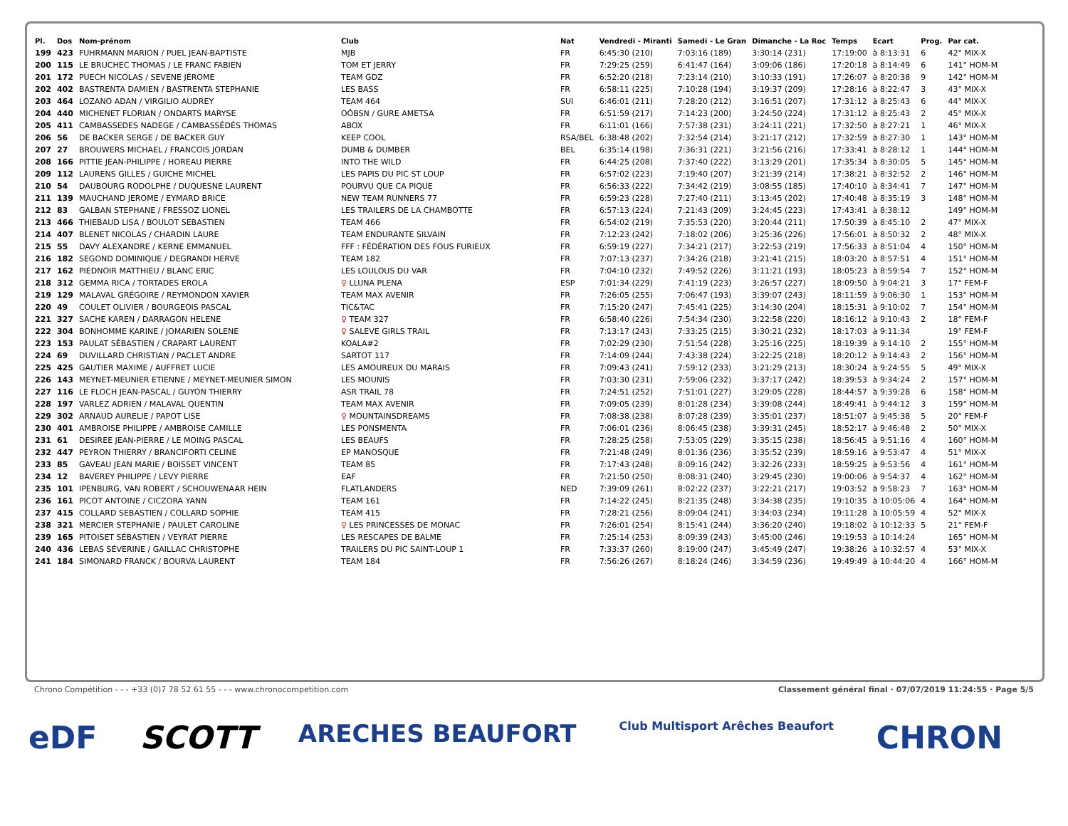| Pl. | Dos | Nom-prénom | Club | Nat | Vendredi - Miranti | Samedi - Le Gran | Dimanche - La Roc | Temps | Ecart | Prog. | Par cat. |
| --- | --- | --- | --- | --- | --- | --- | --- | --- | --- | --- | --- |
| 199 | 423 | FUHRMANN MARION / PUEL JEAN-BAPTISTE | MJB | FR | 6:45:30 (210) | 7:03:16 (189) | 3:30:14 (231) | 17:19:00 | à 8:13:31 | 6 | 42° MIX-X |
| 200 | 115 | LE BRUCHEC THOMAS / LE FRANC FABIEN | TOM ET JERRY | FR | 7:29:25 (259) | 6:41:47 (164) | 3:09:06 (186) | 17:20:18 | à 8:14:49 | 6 | 141° HOM-M |
| 201 | 172 | PUECH NICOLAS / SEVENE JÉROME | TEAM GDZ | FR | 6:52:20 (218) | 7:23:14 (210) | 3:10:33 (191) | 17:26:07 | à 8:20:38 | 9 | 142° HOM-M |
| 202 | 402 | BASTRENTA DAMIEN / BASTRENTA STEPHANIE | LES BASS | FR | 6:58:11 (225) | 7:10:28 (194) | 3:19:37 (209) | 17:28:16 | à 8:22:47 | 3 | 43° MIX-X |
| 203 | 464 | LOZANO ADAN / VIRGILIO AUDREY | TEAM 464 | SUI | 6:46:01 (211) | 7:28:20 (212) | 3:16:51 (207) | 17:31:12 | à 8:25:43 | 6 | 44° MIX-X |
| 204 | 440 | MICHENET FLORIAN / ONDARTS MARYSE | OÔBSN / GURE AMETSA | FR | 6:51:59 (217) | 7:14:23 (200) | 3:24:50 (224) | 17:31:12 | à 8:25:43 | 2 | 45° MIX-X |
| 205 | 411 | CAMBASSEDES NADEGE / CAMBASSÉDÉS THOMAS | ABOX | FR | 6:11:01 (166) | 7:57:38 (231) | 3:24:11 (221) | 17:32:50 | à 8:27:21 | 1 | 46° MIX-X |
| 206 | 56 | DE BACKER SERGE / DE BACKER GUY | KEEP COOL | RSA/BEL | 6:38:48 (202) | 7:32:54 (214) | 3:21:17 (212) | 17:32:59 | à 8:27:30 | 1 | 143° HOM-M |
| 207 | 27 | BROUWERS MICHAEL / FRANCOIS JORDAN | DUMB & DUMBER | BEL | 6:35:14 (198) | 7:36:31 (221) | 3:21:56 (216) | 17:33:41 | à 8:28:12 | 1 | 144° HOM-M |
| 208 | 166 | PITTIE JEAN-PHILIPPE / HOREAU PIERRE | INTO THE WILD | FR | 6:44:25 (208) | 7:37:40 (222) | 3:13:29 (201) | 17:35:34 | à 8:30:05 | 5 | 145° HOM-M |
| 209 | 112 | LAURENS GILLES / GUICHE MICHEL | LES PAPIS DU PIC ST LOUP | FR | 6:57:02 (223) | 7:19:40 (207) | 3:21:39 (214) | 17:38:21 | à 8:32:52 | 2 | 146° HOM-M |
| 210 | 54 | DAUBOURG RODOLPHE / DUQUESNE LAURENT | POURVU QUE CA PIQUE | FR | 6:56:33 (222) | 7:34:42 (219) | 3:08:55 (185) | 17:40:10 | à 8:34:41 | 7 | 147° HOM-M |
| 211 | 139 | MAUCHAND JEROME / EYMARD BRICE | NEW TEAM RUNNERS 77 | FR | 6:59:23 (228) | 7:27:40 (211) | 3:13:45 (202) | 17:40:48 | à 8:35:19 | 3 | 148° HOM-M |
| 212 | 83 | GALBAN STEPHANE / FRESSOZ LIONEL | LES TRAILERS DE LA CHAMBOTTE | FR | 6:57:13 (224) | 7:21:43 (209) | 3:24:45 (223) | 17:43:41 | à 8:38:12 | | 149° HOM-M |
| 213 | 466 | THIEBAUD LISA / BOULOT SEBASTIEN | TEAM 466 | FR | 6:54:02 (219) | 7:35:53 (220) | 3:20:44 (211) | 17:50:39 | à 8:45:10 | 2 | 47° MIX-X |
| 214 | 407 | BLENET NICOLAS / CHARDIN LAURE | TEAM ENDURANTE SILVAIN | FR | 7:12:23 (242) | 7:18:02 (206) | 3:25:36 (226) | 17:56:01 | à 8:50:32 | 2 | 48° MIX-X |
| 215 | 55 | DAVY ALEXANDRE / KERNE EMMANUEL | FFF : FÉDÉRATION DES FOUS FURIEUX | FR | 6:59:19 (227) | 7:34:21 (217) | 3:22:53 (219) | 17:56:33 | à 8:51:04 | 4 | 150° HOM-M |
| 216 | 182 | SEGOND DOMINIQUE / DEGRANDI HERVE | TEAM 182 | FR | 7:07:13 (237) | 7:34:26 (218) | 3:21:41 (215) | 18:03:20 | à 8:57:51 | 4 | 151° HOM-M |
| 217 | 162 | PIEDNOIR MATTHIEU / BLANC ERIC | LES LOULOUS DU VAR | FR | 7:04:10 (232) | 7:49:52 (226) | 3:11:21 (193) | 18:05:23 | à 8:59:54 | 7 | 152° HOM-M |
| 218 | 312 | GEMMA RICA / TORTADES EROLA | ♀ LLUNA PLENA | ESP | 7:01:34 (229) | 7:41:19 (223) | 3:26:57 (227) | 18:09:50 | à 9:04:21 | 3 | 17° FEM-F |
| 219 | 129 | MALAVAL GRÉGOIRE / REYMONDON XAVIER | TEAM MAX AVENIR | FR | 7:26:05 (255) | 7:06:47 (193) | 3:39:07 (243) | 18:11:59 | à 9:06:30 | 1 | 153° HOM-M |
| 220 | 49 | COULET OLIVIER / BOURGEOIS PASCAL | TIC&TAC | FR | 7:15:20 (247) | 7:45:41 (225) | 3:14:30 (204) | 18:15:31 | à 9:10:02 | 7 | 154° HOM-M |
| 221 | 327 | SACHE KAREN / DARRAGON HELENE | ♀ TEAM 327 | FR | 6:58:40 (226) | 7:54:34 (230) | 3:22:58 (220) | 18:16:12 | à 9:10:43 | 2 | 18° FEM-F |
| 222 | 304 | BONHOMME KARINE / JOMARIEN SOLENE | ♀ SALEVE GIRLS TRAIL | FR | 7:13:17 (243) | 7:33:25 (215) | 3:30:21 (232) | 18:17:03 | à 9:11:34 | | 19° FEM-F |
| 223 | 153 | PAULAT SÉBASTIEN / CRAPART LAURENT | KOALA#2 | FR | 7:02:29 (230) | 7:51:54 (228) | 3:25:16 (225) | 18:19:39 | à 9:14:10 | 2 | 155° HOM-M |
| 224 | 69 | DUVILLARD CHRISTIAN / PACLET ANDRE | SARTOT 117 | FR | 7:14:09 (244) | 7:43:38 (224) | 3:22:25 (218) | 18:20:12 | à 9:14:43 | 2 | 156° HOM-M |
| 225 | 425 | GAUTIER MAXIME / AUFFRET LUCIE | LES AMOUREUX DU MARAIS | FR | 7:09:43 (241) | 7:59:12 (233) | 3:21:29 (213) | 18:30:24 | à 9:24:55 | 5 | 49° MIX-X |
| 226 | 143 | MEYNET-MEUNIER ETIENNE / MEYNET-MEUNIER SIMON | LES MOUNIS | FR | 7:03:30 (231) | 7:59:06 (232) | 3:37:17 (242) | 18:39:53 | à 9:34:24 | 2 | 157° HOM-M |
| 227 | 116 | LE FLOCH JEAN-PASCAL / GUYON THIERRY | ASR TRAIL 78 | FR | 7:24:51 (252) | 7:51:01 (227) | 3:29:05 (228) | 18:44:57 | à 9:39:28 | 6 | 158° HOM-M |
| 228 | 197 | VARLEZ ADRIEN / MALAVAL QUENTIN | TEAM MAX AVENIR | FR | 7:09:05 (239) | 8:01:28 (234) | 3:39:08 (244) | 18:49:41 | à 9:44:12 | 3 | 159° HOM-M |
| 229 | 302 | ARNAUD AURELIE / PAPOT LISE | ♀ MOUNTAINSDREAMS | FR | 7:08:38 (238) | 8:07:28 (239) | 3:35:01 (237) | 18:51:07 | à 9:45:38 | 5 | 20° FEM-F |
| 230 | 401 | AMBROISE PHILIPPE / AMBROISE CAMILLE | LES PONSMENTA | FR | 7:06:01 (236) | 8:06:45 (238) | 3:39:31 (245) | 18:52:17 | à 9:46:48 | 2 | 50° MIX-X |
| 231 | 61 | DESIREE JEAN-PIERRE / LE MOING PASCAL | LES BEAUFS | FR | 7:28:25 (258) | 7:53:05 (229) | 3:35:15 (238) | 18:56:45 | à 9:51:16 | 4 | 160° HOM-M |
| 232 | 447 | PEYRON THIERRY / BRANCIFORTI CELINE | EP MANOSQUE | FR | 7:21:48 (249) | 8:01:36 (236) | 3:35:52 (239) | 18:59:16 | à 9:53:47 | 4 | 51° MIX-X |
| 233 | 85 | GAVEAU JEAN MARIE / BOISSET VINCENT | TEAM 85 | FR | 7:17:43 (248) | 8:09:16 (242) | 3:32:26 (233) | 18:59:25 | à 9:53:56 | 4 | 161° HOM-M |
| 234 | 12 | BAVEREY PHILIPPE / LEVY PIERRE | EAF | FR | 7:21:50 (250) | 8:08:31 (240) | 3:29:45 (230) | 19:00:06 | à 9:54:37 | 4 | 162° HOM-M |
| 235 | 101 | IPENBURG, VAN ROBERT / SCHOUWENAAR HEIN | FLATLANDERS | NED | 7:39:09 (261) | 8:02:22 (237) | 3:22:21 (217) | 19:03:52 | à 9:58:23 | 7 | 163° HOM-M |
| 236 | 161 | PICOT ANTOINE / CICZORA YANN | TEAM 161 | FR | 7:14:22 (245) | 8:21:35 (248) | 3:34:38 (235) | 19:10:35 | à 10:05:06 | 4 | 164° HOM-M |
| 237 | 415 | COLLARD SEBASTIEN / COLLARD SOPHIE | TEAM 415 | FR | 7:28:21 (256) | 8:09:04 (241) | 3:34:03 (234) | 19:11:28 | à 10:05:59 | 4 | 52° MIX-X |
| 238 | 321 | MERCIER STEPHANIE / PAULET CAROLINE | ♀ LES PRINCESSES DE MONAC | FR | 7:26:01 (254) | 8:15:41 (244) | 3:36:20 (240) | 19:18:02 | à 10:12:33 | 5 | 21° FEM-F |
| 239 | 165 | PITOISET SÉBASTIEN / VEYRAT PIERRE | LES RESCAPES DE BALME | FR | 7:25:14 (253) | 8:09:39 (243) | 3:45:00 (246) | 19:19:53 | à 10:14:24 | | 165° HOM-M |
| 240 | 436 | LEBAS SÉVERINE / GAILLAC CHRISTOPHE | TRAILERS DU PIC SAINT-LOUP 1 | FR | 7:33:37 (260) | 8:19:00 (247) | 3:45:49 (247) | 19:38:26 | à 10:32:57 | 4 | 53° MIX-X |
| 241 | 184 | SIMONARD FRANCK / BOURVA LAURENT | TEAM 184 | FR | 7:56:26 (267) | 8:18:24 (246) | 3:34:59 (236) | 19:49:49 | à 10:44:20 | 4 | 166° HOM-M |
Chrono Compétition - - - +33 (0)7 78 52 61 55 - - - www.chronocompetition.com Classement général final · 07/07/2019 11:24:55 · Page 5/5
eDF SCOTT ARECHES BEAUFORT Club Multisport Arêches Beaufort CHRON